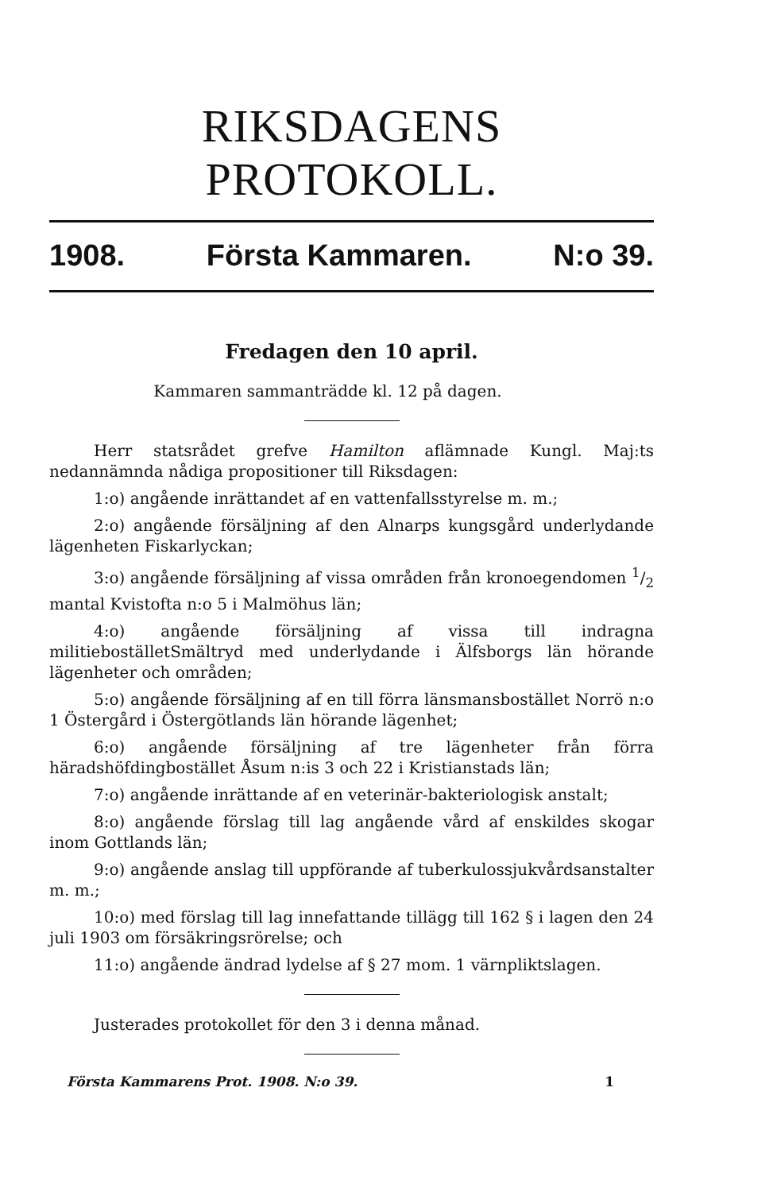RIKSDAGENS PROTOKOLL.
1908. Första Kammaren. N:o 39.
Fredagen den 10 april.
Kammaren sammanträdde kl. 12 på dagen.
Herr statsrådet grefve Hamilton aflämnade Kungl. Maj:ts nedannämnda nådiga propositioner till Riksdagen:
1:o) angående inrättandet af en vattenfallsstyrelse m. m.;
2:o) angående försäljning af den Alnarps kungsgård underlydande lägenheten Fiskarlyckan;
3:o) angående försäljning af vissa områden från kronoegendomen 1/2 mantal Kvistofta n:o 5 i Malmöhus län;
4:o) angående försäljning af vissa till indragna militieboställetSmältryd med underlydande i Älfsborgs län hörande lägenheter och områden;
5:o) angående försäljning af en till förra länsmansbostället Norrö n:o 1 Östergård i Östergötlands län hörande lägenhet;
6:o) angående försäljning af tre lägenheter från förra häradshöfdingbostället Åsum n:is 3 och 22 i Kristianstads län;
7:o) angående inrättande af en veterinär-bakteriologisk anstalt;
8:o) angående förslag till lag angående vård af enskildes skogar inom Gottlands län;
9:o) angående anslag till uppförande af tuberkulossjukvårdsanstalter m. m.;
10:o) med förslag till lag innefattande tillägg till 162 § i lagen den 24 juli 1903 om försäkringsrörelse; och
11:o) angående ändrad lydelse af § 27 mom. 1 värnpliktslagen.
Justerades protokollet för den 3 i denna månad.
Första Kammarens Prot. 1908. N:o 39. 1